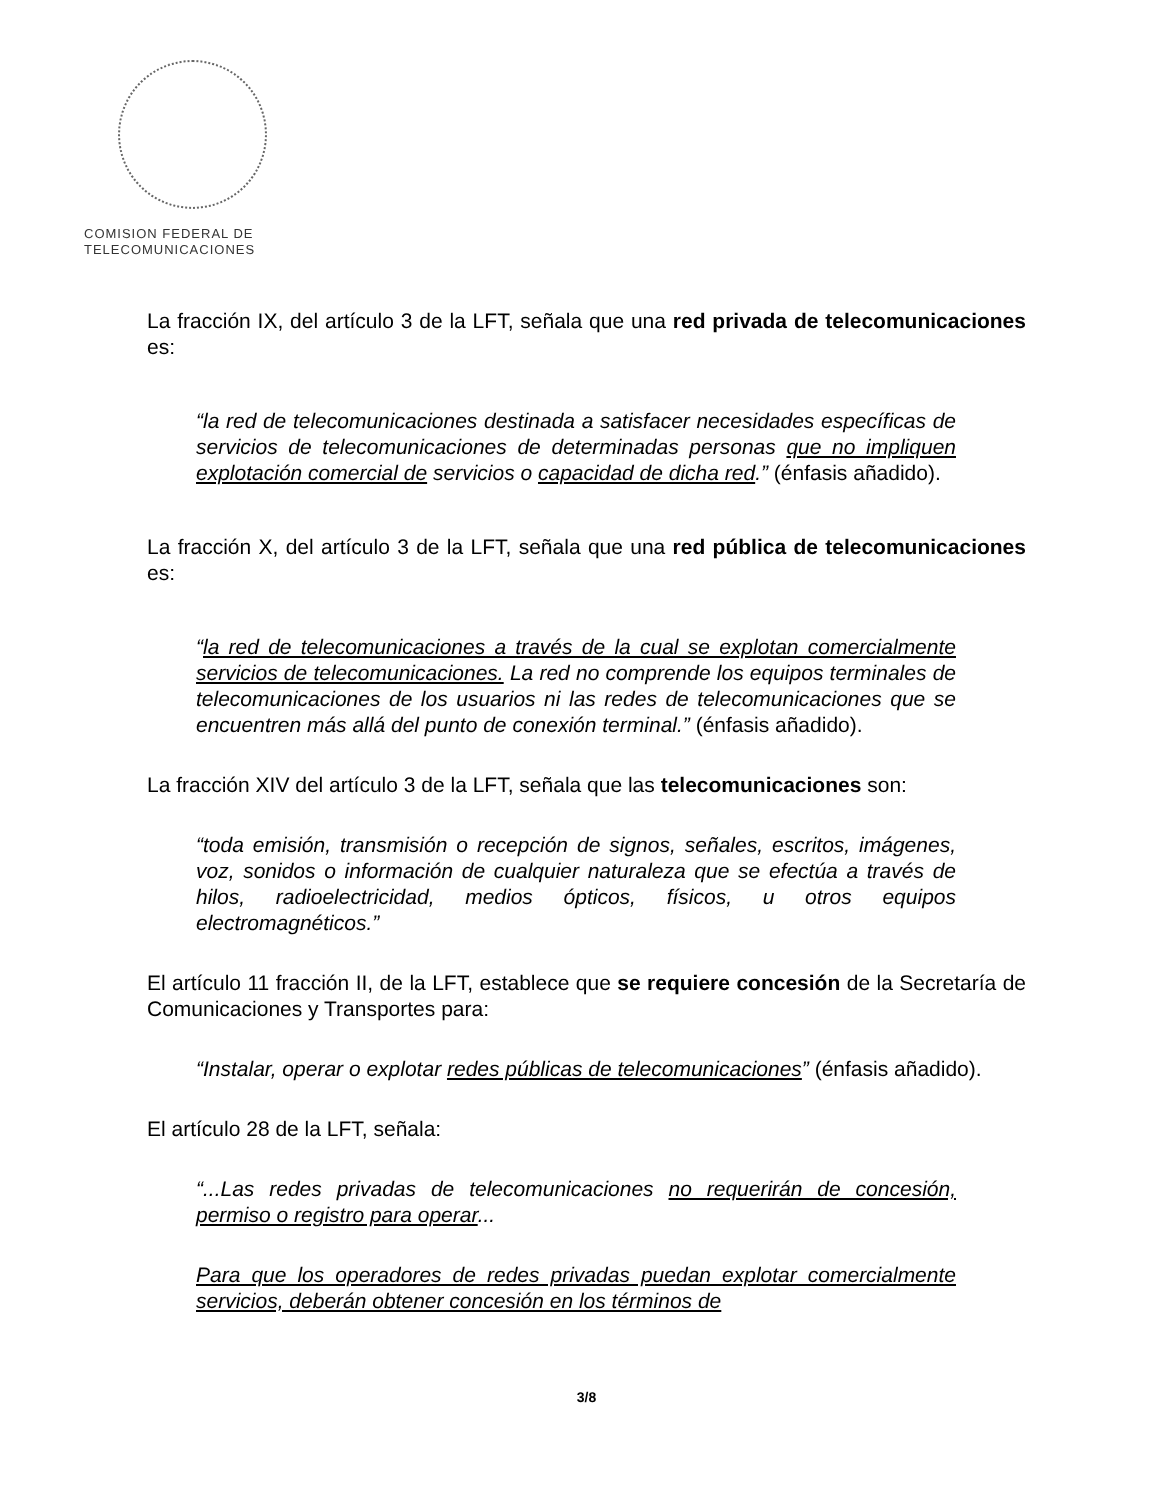COMISION FEDERAL DE
TELECOMUNICACIONES
La fracción IX, del artículo 3 de la LFT, señala que una red privada de telecomunicaciones es:
“la red de telecomunicaciones destinada a satisfacer necesidades específicas de servicios de telecomunicaciones de determinadas personas que no impliquen explotación comercial de servicios o capacidad de dicha red.” (énfasis añadido).
La fracción X, del artículo 3 de la LFT, señala que una red pública de telecomunicaciones es:
“la red de telecomunicaciones a través de la cual se explotan comercialmente servicios de telecomunicaciones. La red no comprende los equipos terminales de telecomunicaciones de los usuarios ni las redes de telecomunicaciones que se encuentren más allá del punto de conexión terminal.” (énfasis añadido).
La fracción XIV del artículo 3 de la LFT, señala que las telecomunicaciones son:
“toda emisión, transmisión o recepción de signos, señales, escritos, imágenes, voz, sonidos o información de cualquier naturaleza que se efectúa a través de hilos, radioelectricidad, medios ópticos, físicos, u otros equipos electromagnéticos.”
El artículo 11 fracción II, de la LFT, establece que se requiere concesión de la Secretaría de Comunicaciones y Transportes para:
“Instalar, operar o explotar redes públicas de telecomunicaciones” (énfasis añadido).
El artículo 28 de la LFT, señala:
“...Las redes privadas de telecomunicaciones no requerirán de concesión, permiso o registro para operar...
Para que los operadores de redes privadas puedan explotar comercialmente servicios, deberán obtener concesión en los términos de
3/8